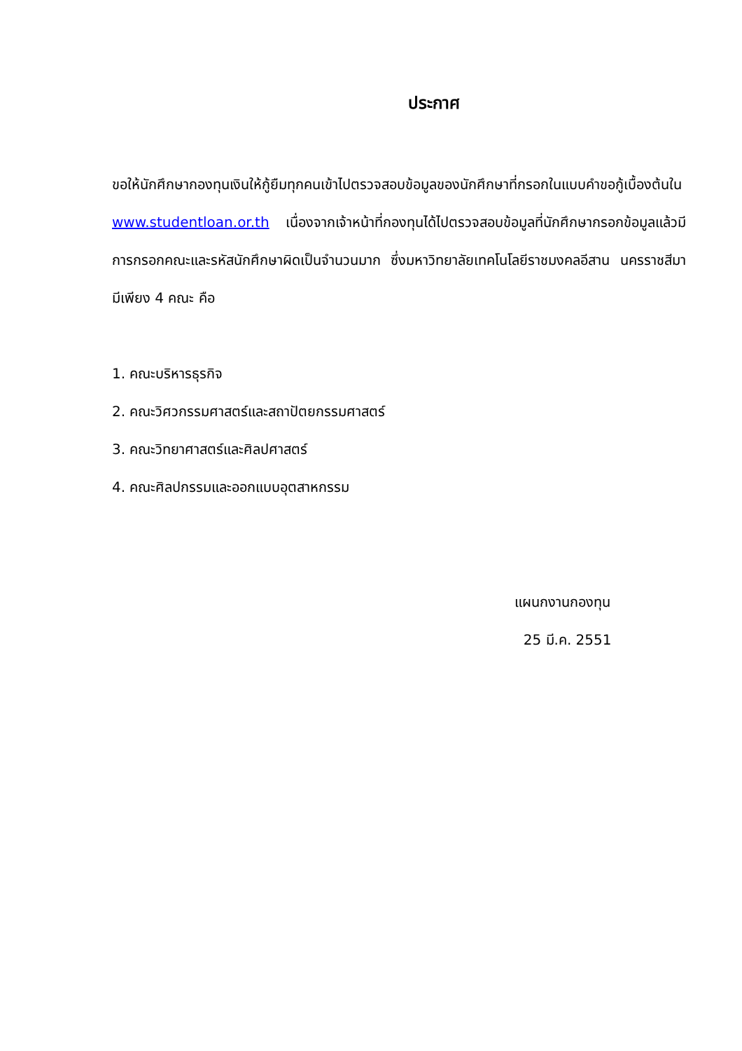ประกาศ
ขอให้นักศึกษากองทุนเงินให้กู้ยืมทุกคนเข้าไปตรวจสอบข้อมูลของนักศึกษาที่กรอกในแบบคำขอกู้เบื้องต้นใน www.studentloan.or.th เนื่องจากเจ้าหน้าที่กองทุนได้ไปตรวจสอบข้อมูลที่นักศึกษากรอกข้อมูลแล้วมีการกรอกคณะและรหัสนักศึกษาผิดเป็นจำนวนมาก ซึ่งมหาวิทยาลัยเทคโนโลยีราชมงคลอีสาน นครราชสีมา มีเพียง 4 คณะ คือ
1. คณะบริหารธุรกิจ
2. คณะวิศวกรรมศาสตร์และสถาปัตยกรรมศาสตร์
3. คณะวิทยาศาสตร์และศิลปศาสตร์
4. คณะศิลปกรรมและออกแบบอุตสาหกรรม
แผนกงานกองทุน
25 มี.ค. 2551